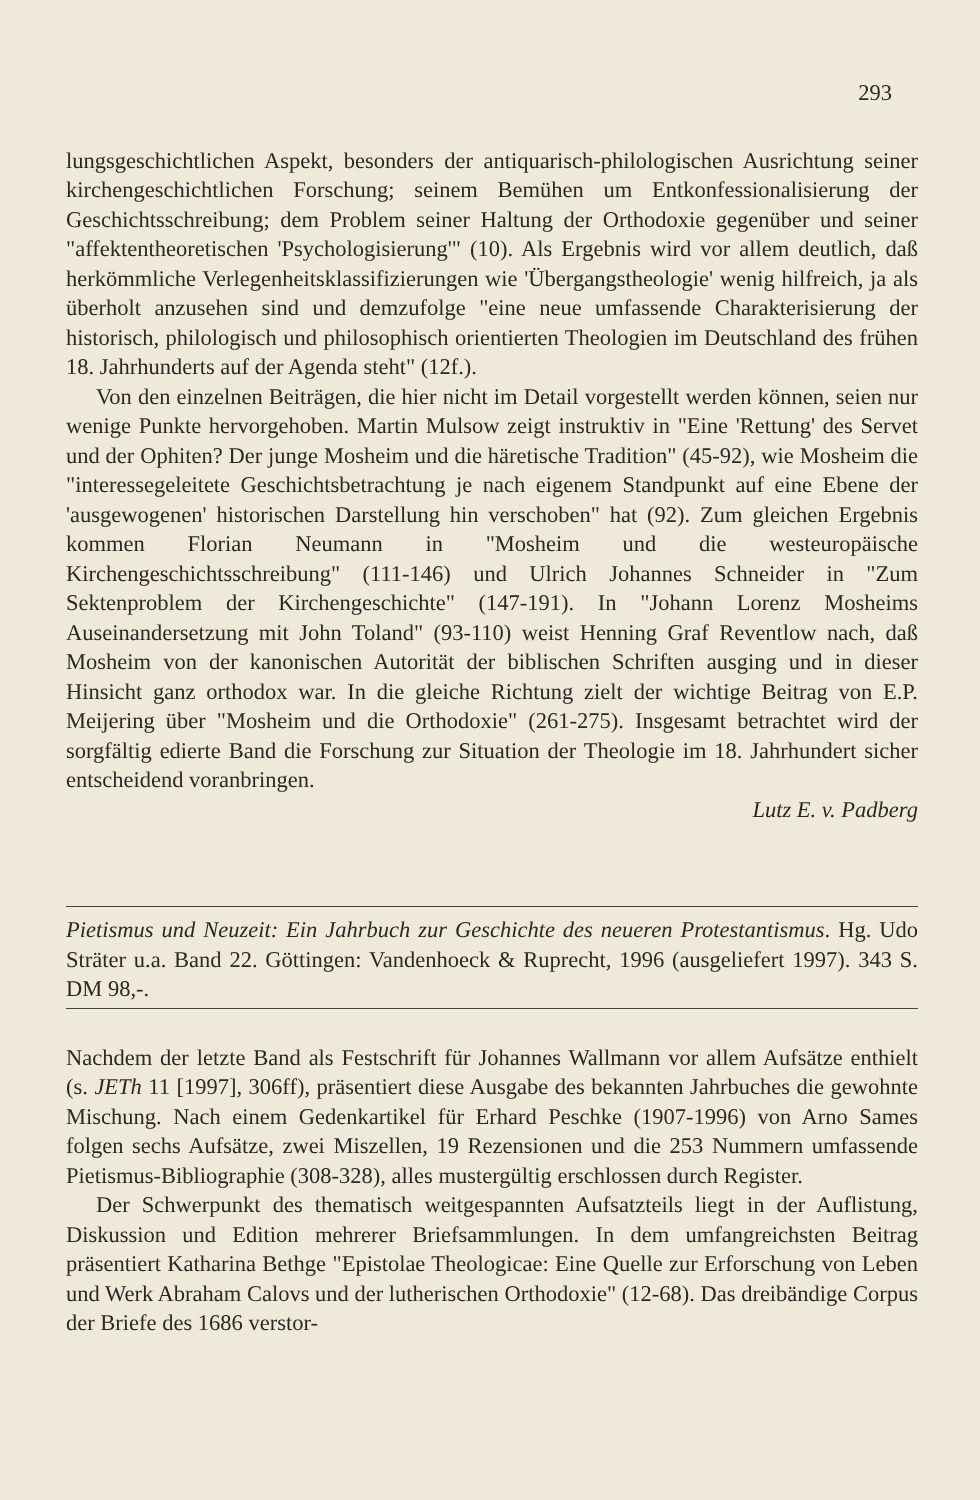293
lungsgeschichtlichen Aspekt, besonders der antiquarisch-philologischen Ausrichtung seiner kirchengeschichtlichen Forschung; seinem Bemühen um Entkonfessionalisierung der Geschichtsschreibung; dem Problem seiner Haltung der Orthodoxie gegenüber und seiner "affektentheoretischen 'Psychologisierung'" (10). Als Ergebnis wird vor allem deutlich, daß herkömmliche Verlegenheitsklassifizierungen wie 'Übergangstheologie' wenig hilfreich, ja als überholt anzusehen sind und demzufolge "eine neue umfassende Charakterisierung der historisch, philologisch und philosophisch orientierten Theologien im Deutschland des frühen 18. Jahrhunderts auf der Agenda steht" (12f.).
Von den einzelnen Beiträgen, die hier nicht im Detail vorgestellt werden können, seien nur wenige Punkte hervorgehoben. Martin Mulsow zeigt instruktiv in "Eine 'Rettung' des Servet und der Ophiten? Der junge Mosheim und die häretische Tradition" (45-92), wie Mosheim die "interessegeleitete Geschichtsbetrachtung je nach eigenem Standpunkt auf eine Ebene der 'ausgewogenen' historischen Darstellung hin verschoben" hat (92). Zum gleichen Ergebnis kommen Florian Neumann in "Mosheim und die westeuropäische Kirchengeschichtsschreibung" (111-146) und Ulrich Johannes Schneider in "Zum Sektenproblem der Kirchengeschichte" (147-191). In "Johann Lorenz Mosheims Auseinandersetzung mit John Toland" (93-110) weist Henning Graf Reventlow nach, daß Mosheim von der kanonischen Autorität der biblischen Schriften ausging und in dieser Hinsicht ganz orthodox war. In die gleiche Richtung zielt der wichtige Beitrag von E.P. Meijering über "Mosheim und die Orthodoxie" (261-275). Insgesamt betrachtet wird der sorgfältig edierte Band die Forschung zur Situation der Theologie im 18. Jahrhundert sicher entscheidend voranbringen.
Lutz E. v. Padberg
Pietismus und Neuzeit: Ein Jahrbuch zur Geschichte des neueren Protestantismus. Hg. Udo Sträter u.a. Band 22. Göttingen: Vandenhoeck & Ruprecht, 1996 (ausgeliefert 1997). 343 S. DM 98,-.
Nachdem der letzte Band als Festschrift für Johannes Wallmann vor allem Aufsätze enthielt (s. JETh 11 [1997], 306ff), präsentiert diese Ausgabe des bekannten Jahrbuches die gewohnte Mischung. Nach einem Gedenkartikel für Erhard Peschke (1907-1996) von Arno Sames folgen sechs Aufsätze, zwei Miszellen, 19 Rezensionen und die 253 Nummern umfassende Pietismus-Bibliographie (308-328), alles mustergültig erschlossen durch Register.
Der Schwerpunkt des thematisch weitgespannten Aufsatzteils liegt in der Auflistung, Diskussion und Edition mehrerer Briefsammlungen. In dem umfangreichsten Beitrag präsentiert Katharina Bethge "Epistolae Theologicae: Eine Quelle zur Erforschung von Leben und Werk Abraham Calovs und der lutherischen Orthodoxie" (12-68). Das dreibändige Corpus der Briefe des 1686 verstor-